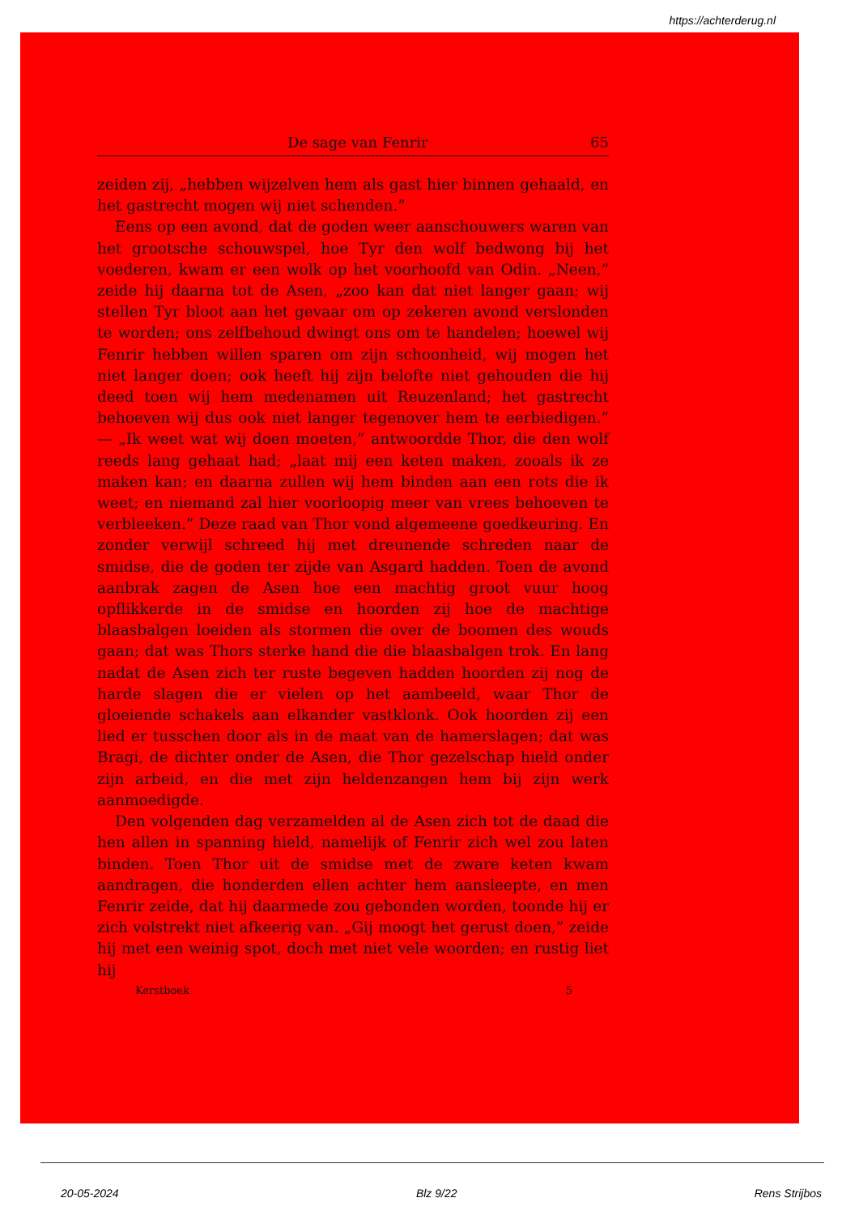https://achterderug.nl
De sage van Fenrir 65
zeiden zij, „hebben wijzelven hem als gast hier binnen gehaald, en het gastrecht mogen wij niet schenden.”
Eens op een avond, dat de goden weer aanschouwers waren van het grootsche schouwspel, hoe Tyr den wolf bedwong bij het voederen, kwam er een wolk op het voorhoofd van Odin. „Neen,” zeide hij daarna tot de Asen, „zoo kan dat niet langer gaan; wij stellen Tyr bloot aan het gevaar om op zekeren avond verslonden te worden; ons zelfbehoud dwingt ons om te handelen; hoewel wij Fenrir hebben willen sparen om zijn schoonheid, wij mogen het niet langer doen; ook heeft hij zijn belofte niet gehouden die hij deed toen wij hem medenamen uit Reuzenland; het gastrecht behoeven wij dus ook niet langer tegenover hem te eerbiedigen.” — „Ik weet wat wij doen moeten,” antwoordde Thor, die den wolf reeds lang gehaat had; „laat mij een keten maken, zooals ik ze maken kan; en daarna zullen wij hem binden aan een rots die ik weet; en niemand zal hier voorloopig meer van vrees behoeven te verbleeken.” Deze raad van Thor vond algemeene goedkeuring. En zonder verwijl schreed hij met dreunende schreden naar de smidse, die de goden ter zijde van Asgard hadden. Toen de avond aanbrak zagen de Asen hoe een machtig groot vuur hoog opflikkerde in de smidse en hoorden zij hoe de machtige blaasbalgen loeiden als stormen die over de boomen des wouds gaan; dat was Thors sterke hand die die blaasbalgen trok. En lang nadat de Asen zich ter ruste begeven hadden hoorden zij nog de harde slagen die er vielen op het aambeeld, waar Thor de gloeiende schakels aan elkander vastklonk. Ook hoorden zij een lied er tusschen door als in de maat van de hamerslagen; dat was Bragi, de dichter onder de Asen, die Thor gezelschap hield onder zijn arbeid, en die met zijn heldenzangen hem bij zijn werk aanmoedigde.
Den volgenden dag verzamelden al de Asen zich tot de daad die hen allen in spanning hield, namelijk of Fenrir zich wel zou laten binden. Toen Thor uit de smidse met de zware keten kwam aandragen, die honderden ellen achter hem aansleepte, en men Fenrir zeide, dat hij daarmede zou gebonden worden, toonde hij er zich volstrekt niet afkeerig van. „Gij moogt het gerust doen,” zeide hij met een weinig spot, doch met niet vele woorden; en rustig liet hij
Kerstboek 5
20-05-2024 Blz 9/22 Rens Strijbos